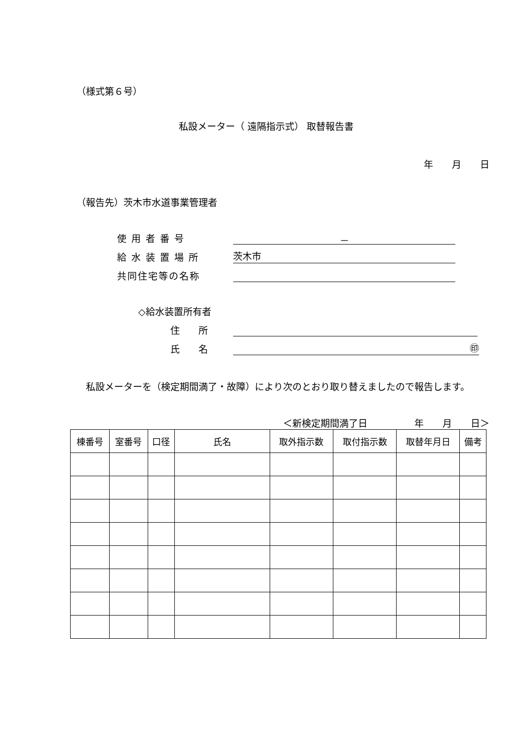（様式第６号）
私設メーター（ 遠隔指示式） 取替報告書
年　　月　　日
（報告先）茨木市水道事業管理者
使 用 者 番 号 －
給 水 装 置 場 所 茨木市
共同住宅等の名称
◇給水装置所有者
住　　所
氏　　名 ㊞
　私設メーターを（検定期間満了・故障）により次のとおり取り替えましたので報告します。
＜新検定期間満了日　　　　　年　　月　　日＞
| 棟番号 | 室番号 | 口径 | 氏名 | 取外指示数 | 取付指示数 | 取替年月日 | 備考 |
| --- | --- | --- | --- | --- | --- | --- | --- |